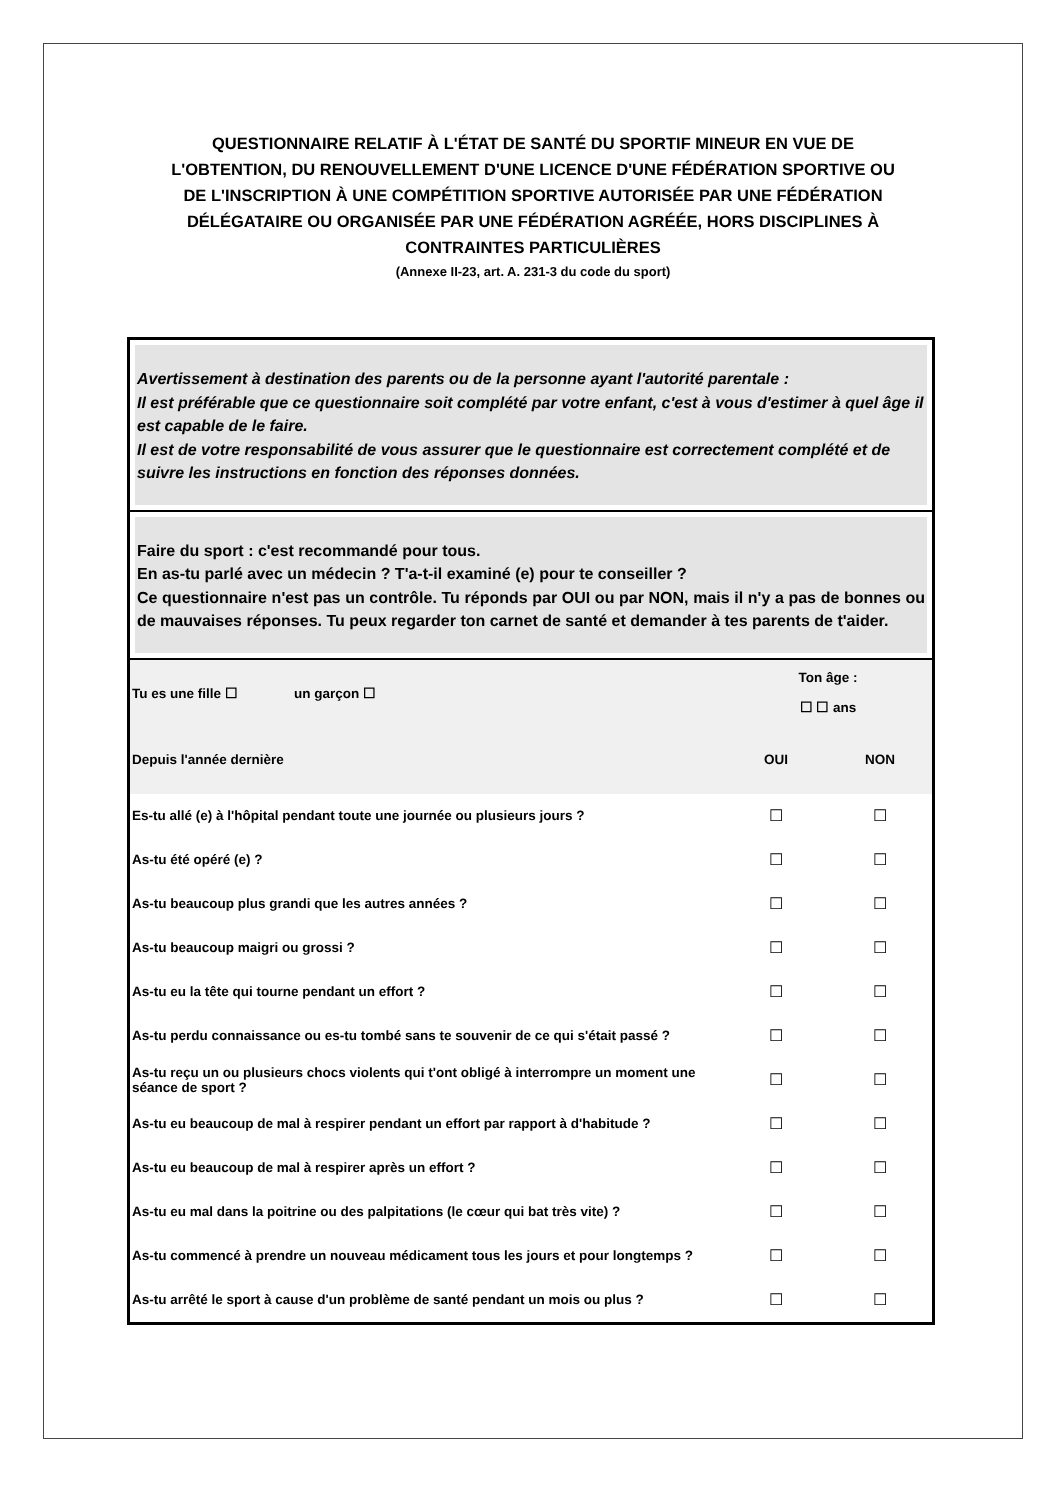QUESTIONNAIRE RELATIF À L'ÉTAT DE SANTÉ DU SPORTIF MINEUR EN VUE DE L'OBTENTION, DU RENOUVELLEMENT D'UNE LICENCE D'UNE FÉDÉRATION SPORTIVE OU DE L'INSCRIPTION À UNE COMPÉTITION SPORTIVE AUTORISÉE PAR UNE FÉDÉRATION DÉLÉGATAIRE OU ORGANISÉE PAR UNE FÉDÉRATION AGRÉÉE, HORS DISCIPLINES À CONTRAINTES PARTICULIÈRES
(Annexe II-23, art. A. 231-3 du code du sport)
Avertissement à destination des parents ou de la personne ayant l'autorité parentale :
Il est préférable que ce questionnaire soit complété par votre enfant, c'est à vous d'estimer à quel âge il est capable de le faire.
Il est de votre responsabilité de vous assurer que le questionnaire est correctement complété et de suivre les instructions en fonction des réponses données.
Faire du sport : c'est recommandé pour tous.
En as-tu parlé avec un médecin ? T'a-t-il examiné (e) pour te conseiller ?
Ce questionnaire n'est pas un contrôle. Tu réponds par OUI ou par NON, mais il n'y a pas de bonnes ou de mauvaises réponses. Tu peux regarder ton carnet de santé et demander à tes parents de t'aider.
| Tu es une fille ☐ un garçon ☐ | Ton âge : ☐ ☐ ans | |
| Depuis l'année dernière | OUI | NON |
| Es-tu allé (e) à l'hôpital pendant toute une journée ou plusieurs jours ? | ☐ | ☐ |
| As-tu été opéré (e) ? | ☐ | ☐ |
| As-tu beaucoup plus grandi que les autres années ? | ☐ | ☐ |
| As-tu beaucoup maigri ou grossi ? | ☐ | ☐ |
| As-tu eu la tête qui tourne pendant un effort ? | ☐ | ☐ |
| As-tu perdu connaissance ou es-tu tombé sans te souvenir de ce qui s'était passé ? | ☐ | ☐ |
| As-tu reçu un ou plusieurs chocs violents qui t'ont obligé à interrompre un moment une séance de sport ? | ☐ | ☐ |
| As-tu eu beaucoup de mal à respirer pendant un effort par rapport à d'habitude ? | ☐ | ☐ |
| As-tu eu beaucoup de mal à respirer après un effort ? | ☐ | ☐ |
| As-tu eu mal dans la poitrine ou des palpitations (le cœur qui bat très vite) ? | ☐ | ☐ |
| As-tu commencé à prendre un nouveau médicament tous les jours et pour longtemps ? | ☐ | ☐ |
| As-tu arrêté le sport à cause d'un problème de santé pendant un mois ou plus ? | ☐ | ☐ |